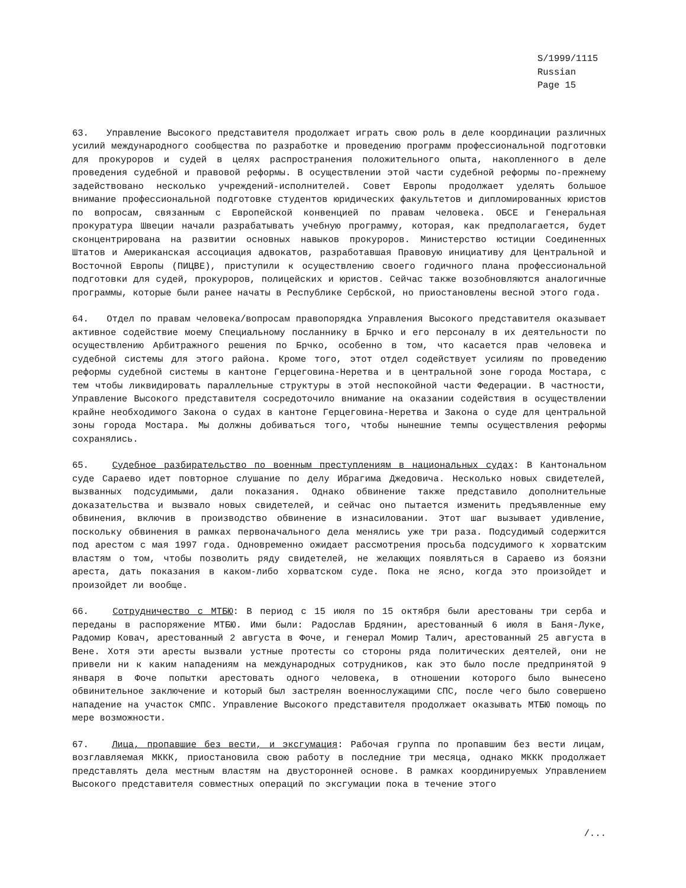S/1999/1115
Russian
Page 15
63. Управление Высокого представителя продолжает играть свою роль в деле координации различных усилий международного сообщества по разработке и проведению программ профессиональной подготовки для прокуроров и судей в целях распространения положительного опыта, накопленного в деле проведения судебной и правовой реформы. В осуществлении этой части судебной реформы по-прежнему задействовано несколько учреждений-исполнителей. Совет Европы продолжает уделять большое внимание профессиональной подготовке студентов юридических факультетов и дипломированных юристов по вопросам, связанным с Европейской конвенцией по правам человека. ОБСЕ и Генеральная прокуратура Швеции начали разрабатывать учебную программу, которая, как предполагается, будет сконцентрирована на развитии основных навыков прокуроров. Министерство юстиции Соединенных Штатов и Американская ассоциация адвокатов, разработавшая Правовую инициативу для Центральной и Восточной Европы (ПИЦВЕ), приступили к осуществлению своего годичного плана профессиональной подготовки для судей, прокуроров, полицейских и юристов. Сейчас также возобновляются аналогичные программы, которые были ранее начаты в Республике Сербской, но приостановлены весной этого года.
64. Отдел по правам человека/вопросам правопорядка Управления Высокого представителя оказывает активное содействие моему Специальному посланнику в Брчко и его персоналу в их деятельности по осуществлению Арбитражного решения по Брчко, особенно в том, что касается прав человека и судебной системы для этого района. Кроме того, этот отдел содействует усилиям по проведению реформы судебной системы в кантоне Герцеговина-Неретва и в центральной зоне города Мостара, с тем чтобы ликвидировать параллельные структуры в этой неспокойной части Федерации. В частности, Управление Высокого представителя сосредоточило внимание на оказании содействия в осуществлении крайне необходимого Закона о судах в кантоне Герцеговина-Неретва и Закона о суде для центральной зоны города Мостара. Мы должны добиваться того, чтобы нынешние темпы осуществления реформы сохранялись.
65. Судебное разбирательство по военным преступлениям в национальных судах: В Кантональном суде Сараево идет повторное слушание по делу Ибрагима Джедовича. Несколько новых свидетелей, вызванных подсудимыми, дали показания. Однако обвинение также представило дополнительные доказательства и вызвало новых свидетелей, и сейчас оно пытается изменить предъявленные ему обвинения, включив в производство обвинение в изнасиловании. Этот шаг вызывает удивление, поскольку обвинения в рамках первоначального дела менялись уже три раза. Подсудимый содержится под арестом с мая 1997 года. Одновременно ожидает рассмотрения просьба подсудимого к хорватским властям о том, чтобы позволить ряду свидетелей, не желающих появляться в Сараево из боязни ареста, дать показания в каком-либо хорватском суде. Пока не ясно, когда это произойдет и произойдет ли вообще.
66. Сотрудничество с МТБЮ: В период с 15 июля по 15 октября были арестованы три серба и переданы в распоряжение МТБЮ. Ими были: Радослав Брдянин, арестованный 6 июля в Баня-Луке, Радомир Ковач, арестованный 2 августа в Фоче, и генерал Момир Талич, арестованный 25 августа в Вене. Хотя эти аресты вызвали устные протесты со стороны ряда политических деятелей, они не привели ни к каким нападениям на международных сотрудников, как это было после предпринятой 9 января в Фоче попытки арестовать одного человека, в отношении которого было вынесено обвинительное заключение и который был застрелян военнослужащими СПС, после чего было совершено нападение на участок СМПС. Управление Высокого представителя продолжает оказывать МТБЮ помощь по мере возможности.
67. Лица, пропавшие без вести, и эксгумация: Рабочая группа по пропавшим без вести лицам, возглавляемая МККК, приостановила свою работу в последние три месяца, однако МККК продолжает представлять дела местным властям на двусторонней основе. В рамках координируемых Управлением Высокого представителя совместных операций по эксгумации пока в течение этого
/...